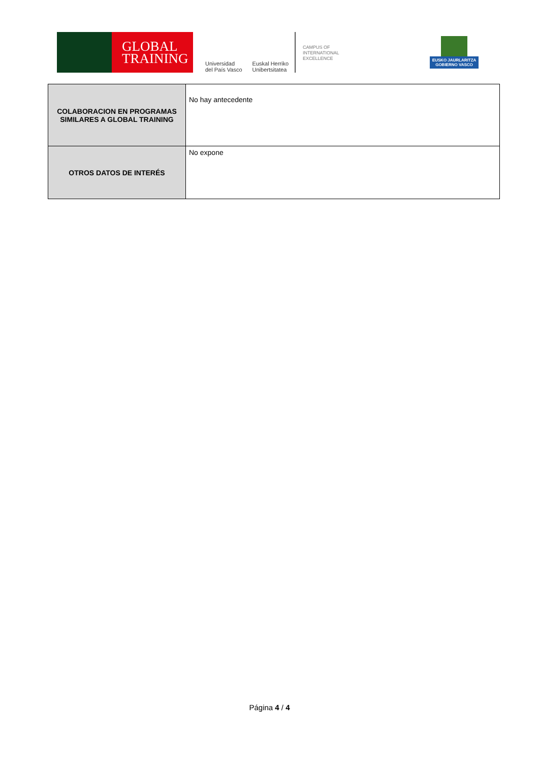GLOBAL
TRAINING
Universidad
del País Vasco
Euskal Herriko
Unibertsitatea
CAMPUS OF
INTERNATIONAL
EXCELLENCE
EUSKO JAURLARITZA
GOBIERNO VASCO
| COLABORACION EN PROGRAMAS SIMILARES A GLOBAL TRAINING | No hay antecedente |
| OTROS DATOS DE INTERÉS | No expone |
Página 4 / 4